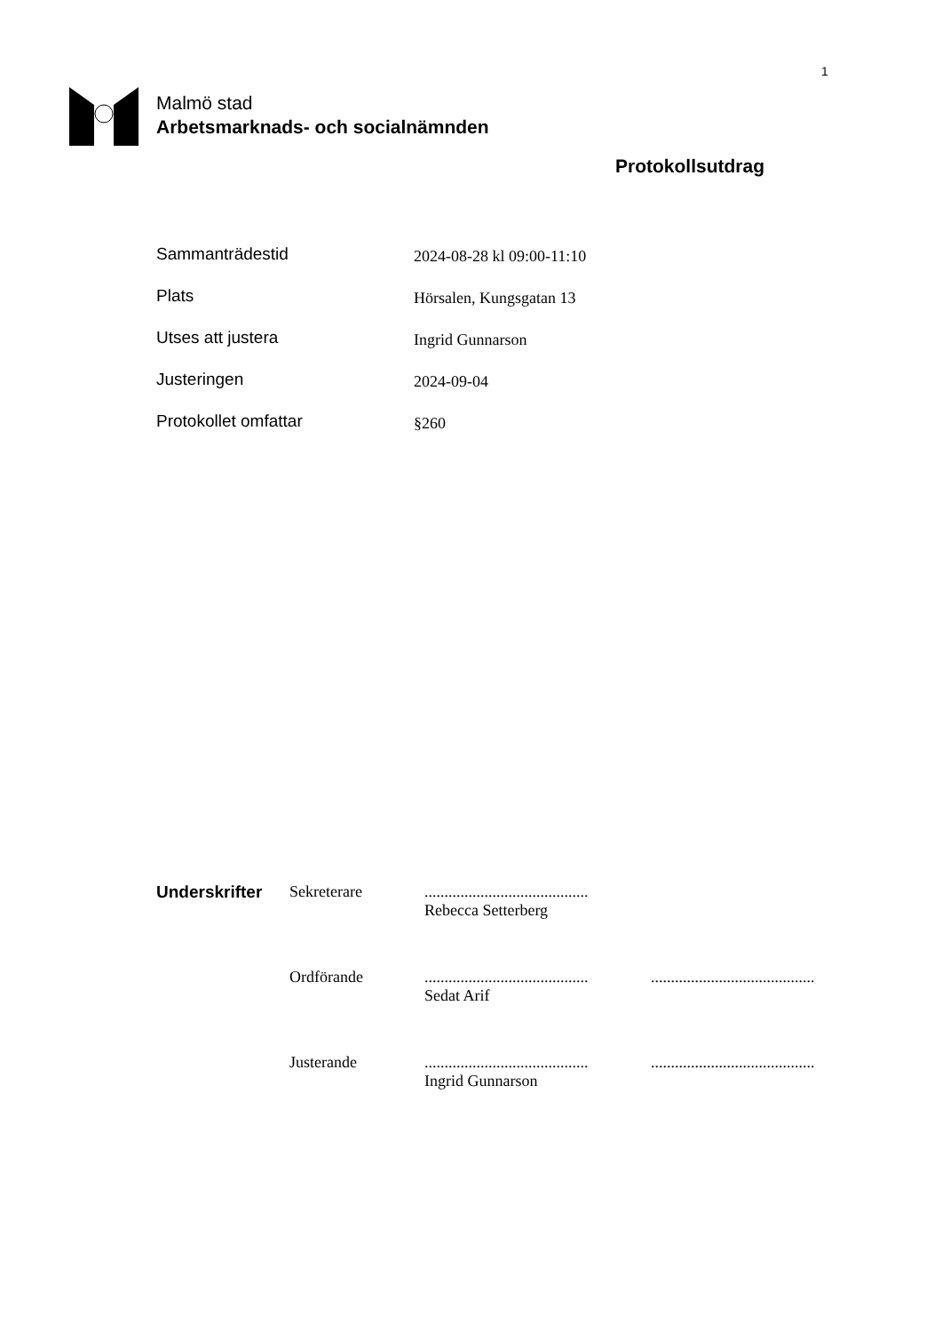1
Malmö stad
Arbetsmarknads- och socialnämnden
Protokollsutdrag
Sammanträdestid
2024-08-28 kl 09:00-11:10
Plats
Hörsalen, Kungsgatan 13
Utses att justera
Ingrid Gunnarson
Justeringen
2024-09-04
Protokollet omfattar
§260
Underskrifter Sekreterare .........................................
Rebecca Setterberg
Ordförande .........................................
Sedat Arif
.........................................
Justerande .........................................
Ingrid Gunnarson
.........................................